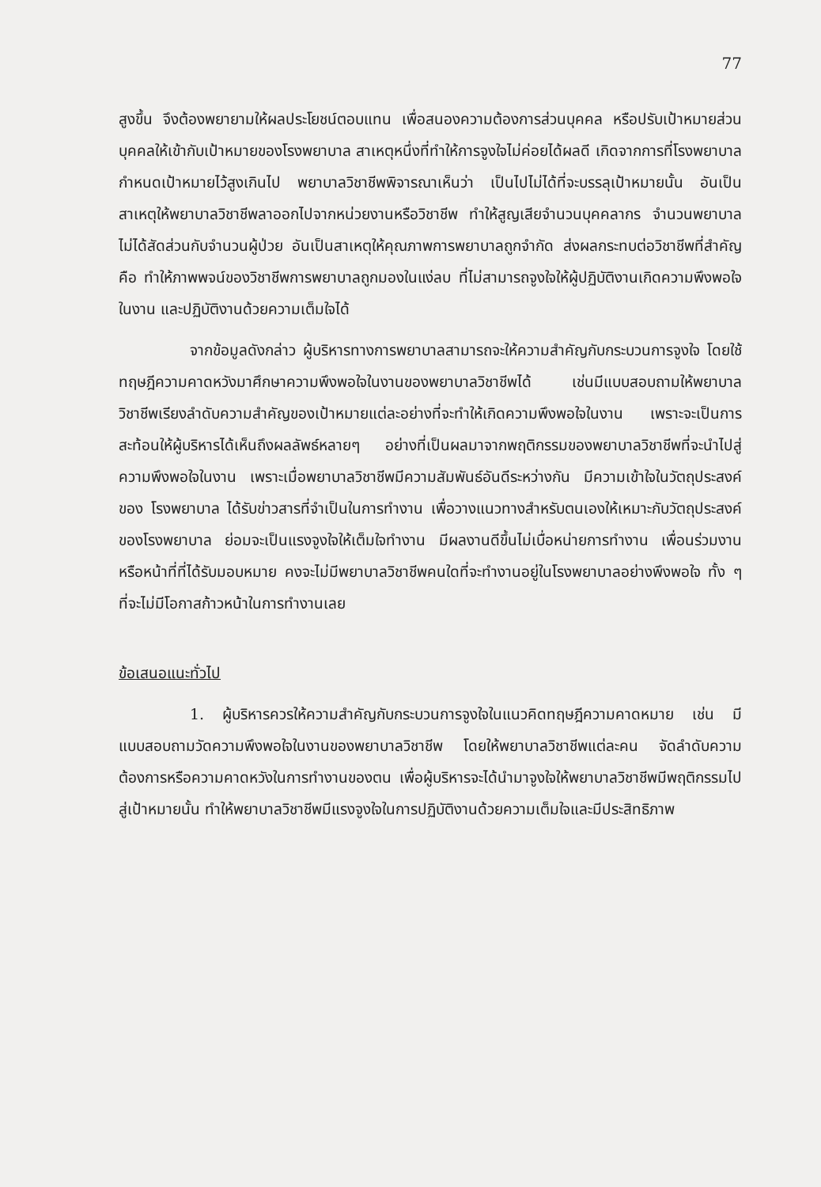77
สูงขึ้น จึงต้องพยายามให้ผลประโยชน์ตอบแทน เพื่อสนองความต้องการส่วนบุคคล หรือปรับเป้าหมายส่วนบุคคลให้เข้ากับเป้าหมายของโรงพยาบาล สาเหตุหนึ่งที่ทำให้การจูงใจไม่ค่อยได้ผลดี เกิดจากการที่โรงพยาบาลกำหนดเป้าหมายไว้สูงเกินไป พยาบาลวิชาชีพพิจารณาเห็นว่า เป็นไปไม่ได้ที่จะบรรลุเป้าหมายนั้น อันเป็นสาเหตุให้พยาบาลวิชาชีพลาออกไปจากหน่วยงานหรือวิชาชีพ ทำให้สูญเสียจำนวนบุคคลากร จำนวนพยาบาลไม่ได้สัดส่วนกับจำนวนผู้ป่วย อันเป็นสาเหตุให้คุณภาพการพยาบาลถูกจำกัด ส่งผลกระทบต่อวิชาชีพที่สำคัญคือ ทำให้ภาพพจน์ของวิชาชีพการพยาบาลถูกมองในแง่ลบ ที่ไม่สามารถจูงใจให้ผู้ปฏิบัติงานเกิดความพึงพอใจในงาน และปฏิบัติงานด้วยความเต็มใจได้
จากข้อมูลดังกล่าว ผู้บริหารทางการพยาบาลสามารถจะให้ความสำคัญกับกระบวนการจูงใจ โดยใช้ทฤษฎีความคาดหวังมาศึกษาความพึงพอใจในงานของพยาบาลวิชาชีพได้ เช่นมีแบบสอบถามให้พยาบาลวิชาชีพเรียงลำดับความสำคัญของเป้าหมายแต่ละอย่างที่จะทำให้เกิดความพึงพอใจในงาน เพราะจะเป็นการสะท้อนให้ผู้บริหารได้เห็นถึงผลลัพธ์หลายๆ อย่างที่เป็นผลมาจากพฤติกรรมของพยาบาลวิชาชีพที่จะนำไปสู่ความพึงพอใจในงาน เพราะเมื่อพยาบาลวิชาชีพมีความสัมพันธ์อันดีระหว่างกัน มีความเข้าใจในวัตถุประสงค์ของ โรงพยาบาล ได้รับข่าวสารที่จำเป็นในการทำงาน เพื่อวางแนวทางสำหรับตนเองให้เหมาะกับวัตถุประสงค์ของโรงพยาบาล ย่อมจะเป็นแรงจูงใจให้เต็มใจทำงาน มีผลงานดีขึ้นไม่เบื่อหน่ายการทำงาน เพื่อนร่วมงาน หรือหน้าที่ที่ได้รับมอบหมาย คงจะไม่มีพยาบาลวิชาชีพคนใดที่จะทำงานอยู่ในโรงพยาบาลอย่างพึงพอใจ ทั้ง ๆ ที่จะไม่มีโอกาสก้าวหน้าในการทำงานเลย
ข้อเสนอแนะทั่วไป
1. ผู้บริหารควรให้ความสำคัญกับกระบวนการจูงใจในแนวคิดทฤษฎีความคาดหมาย เช่น มีแบบสอบถามวัดความพึงพอใจในงานของพยาบาลวิชาชีพ โดยให้พยาบาลวิชาชีพแต่ละคน จัดลำดับความต้องการหรือความคาดหวังในการทำงานของตน เพื่อผู้บริหารจะได้นำมาจูงใจให้พยาบาลวิชาชีพมีพฤติกรรมไปสู่เป้าหมายนั้น ทำให้พยาบาลวิชาชีพมีแรงจูงใจในการปฏิบัติงานด้วยความเต็มใจและมีประสิทธิภาพ